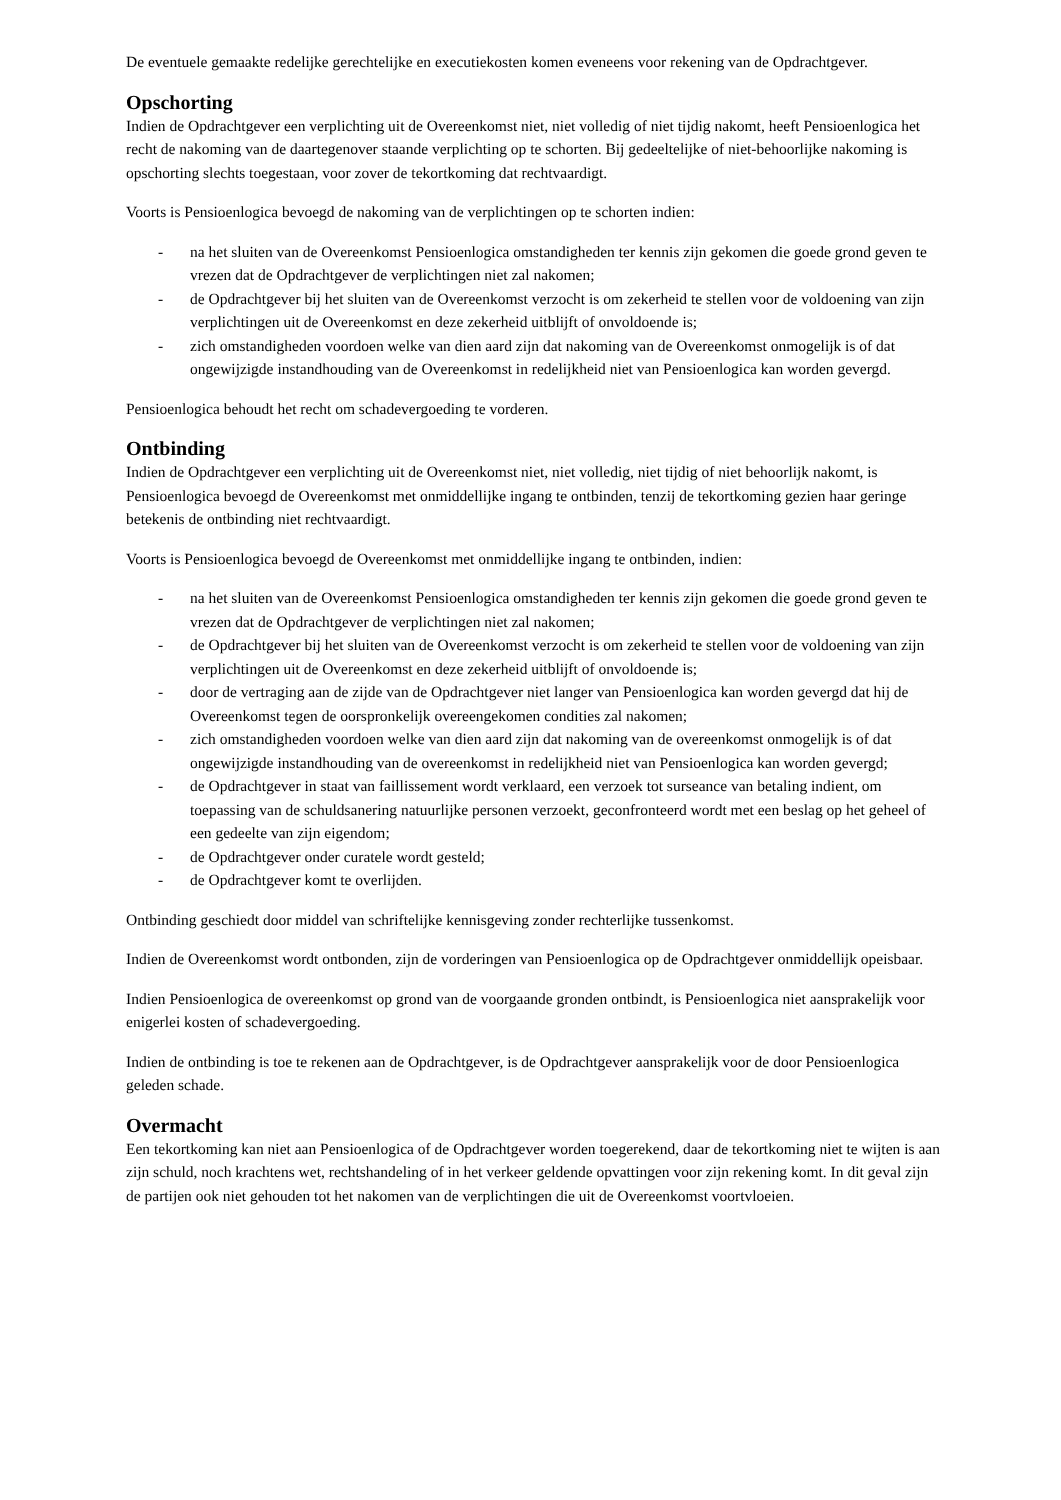De eventuele gemaakte redelijke gerechtelijke en executiekosten komen eveneens voor rekening van de Opdrachtgever.
Opschorting
Indien de Opdrachtgever een verplichting uit de Overeenkomst niet, niet volledig of niet tijdig nakomt, heeft Pensioenlogica het recht de nakoming van de daartegenover staande verplichting op te schorten. Bij gedeeltelijke of niet-behoorlijke nakoming is opschorting slechts toegestaan, voor zover de tekortkoming dat rechtvaardigt.
Voorts is Pensioenlogica bevoegd de nakoming van de verplichtingen op te schorten indien:
- na het sluiten van de Overeenkomst Pensioenlogica omstandigheden ter kennis zijn gekomen die goede grond geven te vrezen dat de Opdrachtgever de verplichtingen niet zal nakomen;
- de Opdrachtgever bij het sluiten van de Overeenkomst verzocht is om zekerheid te stellen voor de voldoening van zijn verplichtingen uit de Overeenkomst en deze zekerheid uitblijft of onvoldoende is;
- zich omstandigheden voordoen welke van dien aard zijn dat nakoming van de Overeenkomst onmogelijk is of dat ongewijzigde instandhouding van de Overeenkomst in redelijkheid niet van Pensioenlogica kan worden gevergd.
Pensioenlogica behoudt het recht om schadevergoeding te vorderen.
Ontbinding
Indien de Opdrachtgever een verplichting uit de Overeenkomst niet, niet volledig, niet tijdig of niet behoorlijk nakomt, is Pensioenlogica bevoegd de Overeenkomst met onmiddellijke ingang te ontbinden, tenzij de tekortkoming gezien haar geringe betekenis de ontbinding niet rechtvaardigt.
Voorts is Pensioenlogica bevoegd de Overeenkomst met onmiddellijke ingang te ontbinden, indien:
- na het sluiten van de Overeenkomst Pensioenlogica omstandigheden ter kennis zijn gekomen die goede grond geven te vrezen dat de Opdrachtgever de verplichtingen niet zal nakomen;
- de Opdrachtgever bij het sluiten van de Overeenkomst verzocht is om zekerheid te stellen voor de voldoening van zijn verplichtingen uit de Overeenkomst en deze zekerheid uitblijft of onvoldoende is;
- door de vertraging aan de zijde van de Opdrachtgever niet langer van Pensioenlogica kan worden gevergd dat hij de Overeenkomst tegen de oorspronkelijk overeengekomen condities zal nakomen;
- zich omstandigheden voordoen welke van dien aard zijn dat nakoming van de overeenkomst onmogelijk is of dat ongewijzigde instandhouding van de overeenkomst in redelijkheid niet van Pensioenlogica kan worden gevergd;
- de Opdrachtgever in staat van faillissement wordt verklaard, een verzoek tot surseance van betaling indient, om toepassing van de schuldsanering natuurlijke personen verzoekt, geconfronteerd wordt met een beslag op het geheel of een gedeelte van zijn eigendom;
- de Opdrachtgever onder curatele wordt gesteld;
- de Opdrachtgever komt te overlijden.
Ontbinding geschiedt door middel van schriftelijke kennisgeving zonder rechterlijke tussenkomst.
Indien de Overeenkomst wordt ontbonden, zijn de vorderingen van Pensioenlogica op de Opdrachtgever onmiddellijk opeisbaar.
Indien Pensioenlogica de overeenkomst op grond van de voorgaande gronden ontbindt, is Pensioenlogica niet aansprakelijk voor enigerlei kosten of schadevergoeding.
Indien de ontbinding is toe te rekenen aan de Opdrachtgever, is de Opdrachtgever aansprakelijk voor de door Pensioenlogica geleden schade.
Overmacht
Een tekortkoming kan niet aan Pensioenlogica of de Opdrachtgever worden toegerekend, daar de tekortkoming niet te wijten is aan zijn schuld, noch krachtens wet, rechtshandeling of in het verkeer geldende opvattingen voor zijn rekening komt. In dit geval zijn de partijen ook niet gehouden tot het nakomen van de verplichtingen die uit de Overeenkomst voortvloeien.